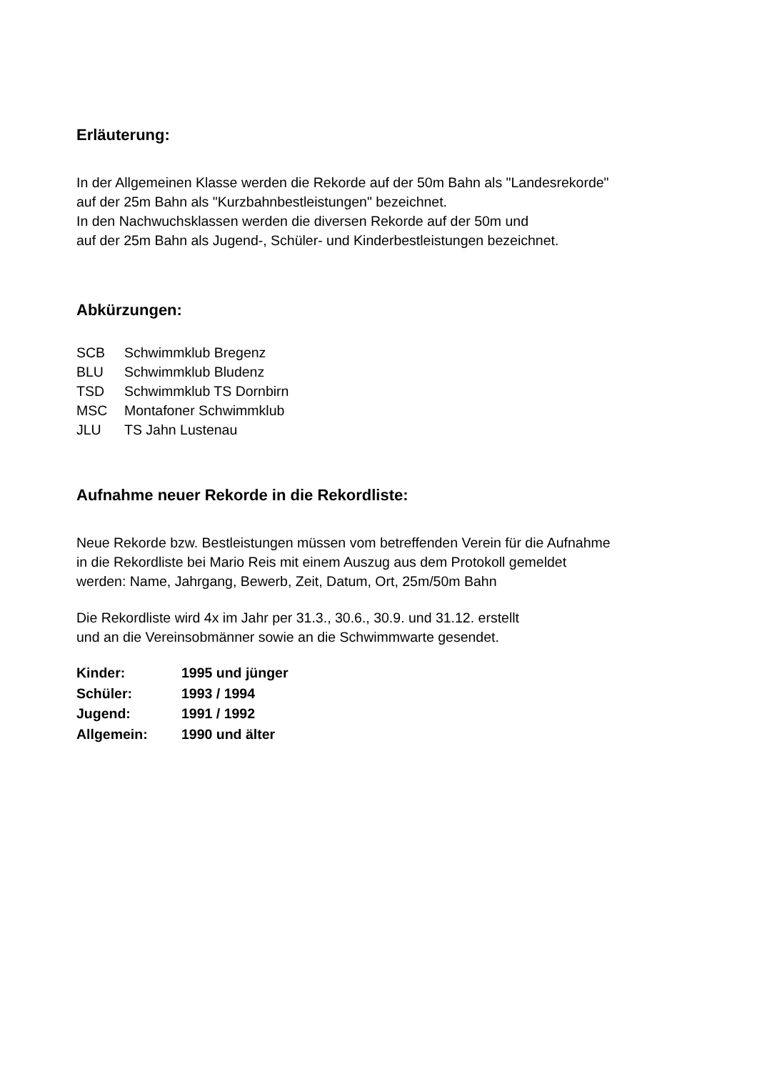Erläuterung:
In der Allgemeinen Klasse werden die Rekorde auf der 50m Bahn als "Landesrekorde"
auf der 25m Bahn als "Kurzbahnbestleistungen" bezeichnet.
In den Nachwuchsklassen werden die diversen Rekorde auf der 50m und
auf der 25m Bahn als Jugend-, Schüler- und Kinderbestleistungen bezeichnet.
Abkürzungen:
| SCB | Schwimmklub Bregenz |
| BLU | Schwimmklub Bludenz |
| TSD | Schwimmklub TS Dornbirn |
| MSC | Montafoner Schwimmklub |
| JLU | TS Jahn Lustenau |
Aufnahme neuer Rekorde in die Rekordliste:
Neue Rekorde bzw. Bestleistungen müssen vom betreffenden Verein für die Aufnahme
in die Rekordliste bei Mario Reis mit einem Auszug aus dem Protokoll gemeldet
werden: Name, Jahrgang, Bewerb, Zeit, Datum, Ort, 25m/50m Bahn
Die Rekordliste wird 4x im Jahr per 31.3., 30.6., 30.9. und 31.12. erstellt
und an die Vereinsobmänner sowie an die Schwimmwarte gesendet.
| Kinder: | 1995 und jünger |
| Schüler: | 1993 / 1994 |
| Jugend: | 1991 / 1992 |
| Allgemein: | 1990 und älter |